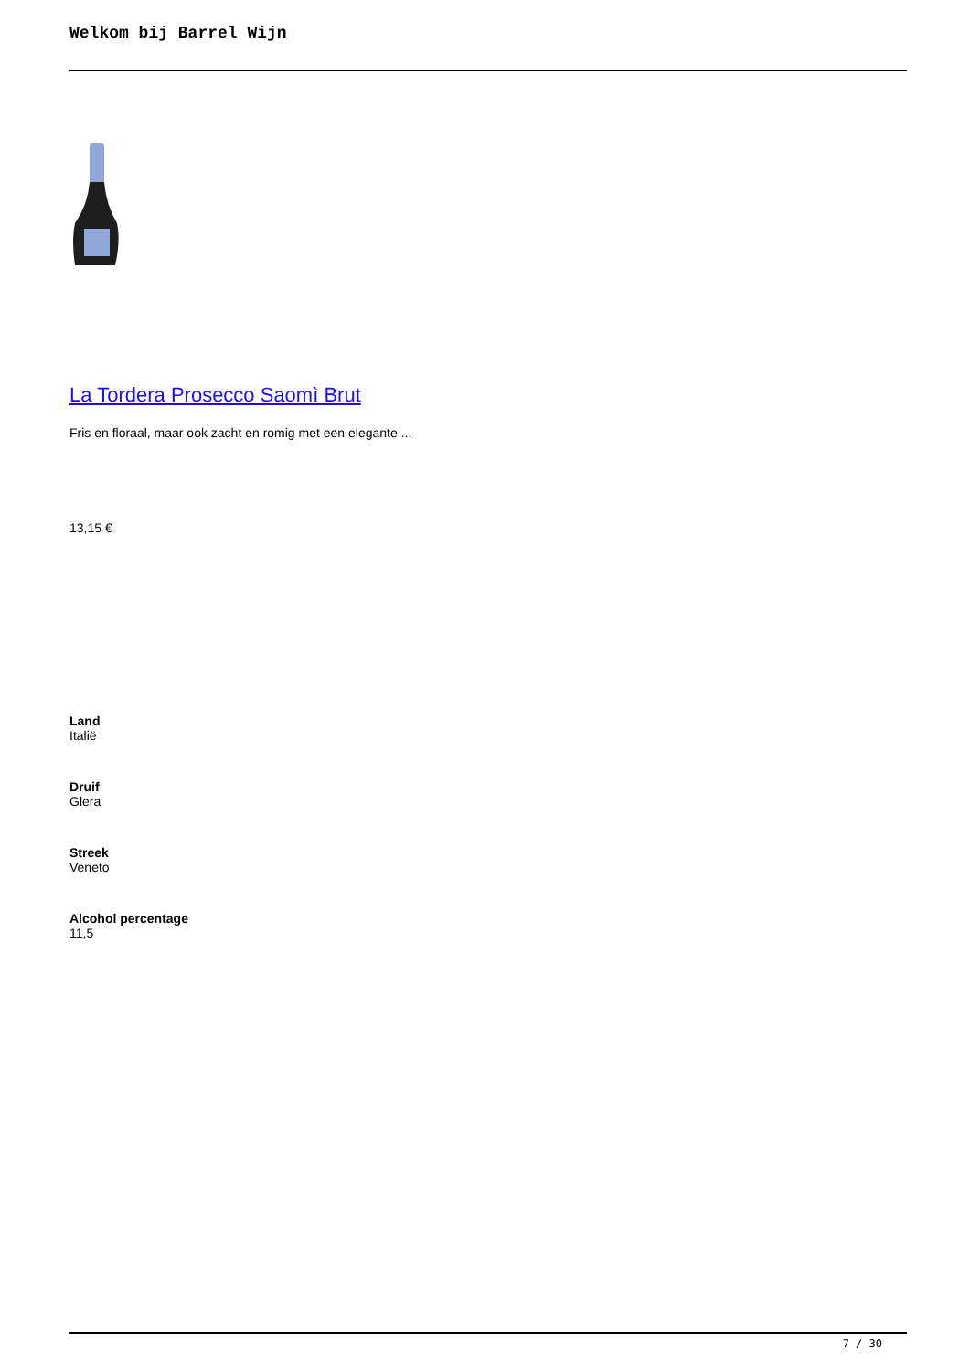Welkom bij Barrel Wijn
La Tordera Prosecco Saomì Brut
Fris en floraal, maar ook zacht en romig met een elegante ...
13,15 €
Land
Italië
Druif
Glera
Streek
Veneto
Alcohol percentage
11,5
7 / 30